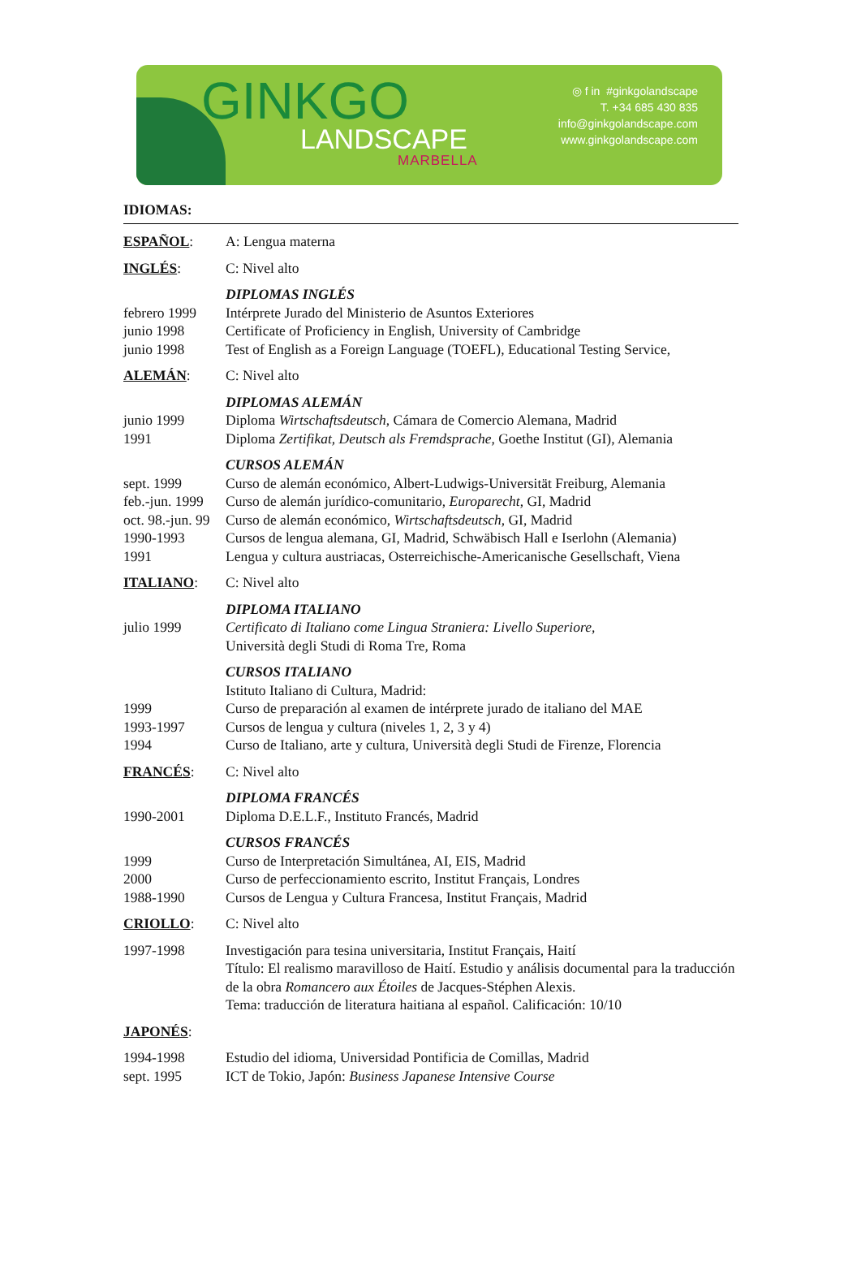GINKGO
LANDSCAPE
MARBELLA
◎ f in #ginkgolandscape
T. +34 685 430 835
info@ginkgolandscape.com
www.ginkgolandscape.com
IDIOMAS:
ESPAÑOL: A: Lengua materna
INGLÉS: C: Nivel alto
DIPLOMAS INGLÉS
febrero 1999 Intérprete Jurado del Ministerio de Asuntos Exteriores
junio 1998 Certificate of Proficiency in English, University of Cambridge
junio 1998 Test of English as a Foreign Language (TOEFL), Educational Testing Service,
ALEMÁN: C: Nivel alto
DIPLOMAS ALEMÁN
junio 1999 Diploma Wirtschaftsdeutsch, Cámara de Comercio Alemana, Madrid
1991 Diploma Zertifikat, Deutsch als Fremdsprache, Goethe Institut (GI), Alemania
CURSOS ALEMÁN
sept. 1999 Curso de alemán económico, Albert-Ludwigs-Universität Freiburg, Alemania
feb.-jun. 1999
Curso de alemán jurídico-comunitario, Europarecht, GI, Madrid
oct. 98.-jun. 99
Curso de alemán económico, Wirtschaftsdeutsch, GI, Madrid
1990-1993 Cursos de lengua alemana, GI, Madrid, Schwäbisch Hall e Iserlohn (Alemania)
1991 Lengua y cultura austriacas, Osterreichische-Americanische Gesellschaft, Viena
ITALIANO: C: Nivel alto
DIPLOMA ITALIANO
julio 1999 Certificato di Italiano come Lingua Straniera: Livello Superiore,
Università degli Studi di Roma Tre, Roma
CURSOS ITALIANO
Istituto Italiano di Cultura, Madrid:
1999 Curso de preparación al examen de intérprete jurado de italiano del MAE
1993-1997 Cursos de lengua y cultura (niveles 1, 2, 3 y 4)
1994 Curso de Italiano, arte y cultura, Università degli Studi de Firenze, Florencia
FRANCÉS: C: Nivel alto
DIPLOMA FRANCÉS
1990-2001 Diploma D.E.L.F., Instituto Francés, Madrid
CURSOS FRANCÉS
1999 Curso de Interpretación Simultánea, AI, EIS, Madrid
2000 Curso de perfeccionamiento escrito, Institut Français, Londres
1988-1990 Cursos de Lengua y Cultura Francesa, Institut Français, Madrid
CRIOLLO: C: Nivel alto
1997-1998 Investigación para tesina universitaria, Institut Français, Haití
Título: El realismo maravilloso de Haití. Estudio y análisis documental para la traducción de la obra Romancero aux Étoiles de Jacques-Stéphen Alexis.
Tema: traducción de literatura haitiana al español. Calificación: 10/10
JAPONÉS:
1994-1998 Estudio del idioma, Universidad Pontificia de Comillas, Madrid
sept. 1995 ICT de Tokio, Japón: Business Japanese Intensive Course